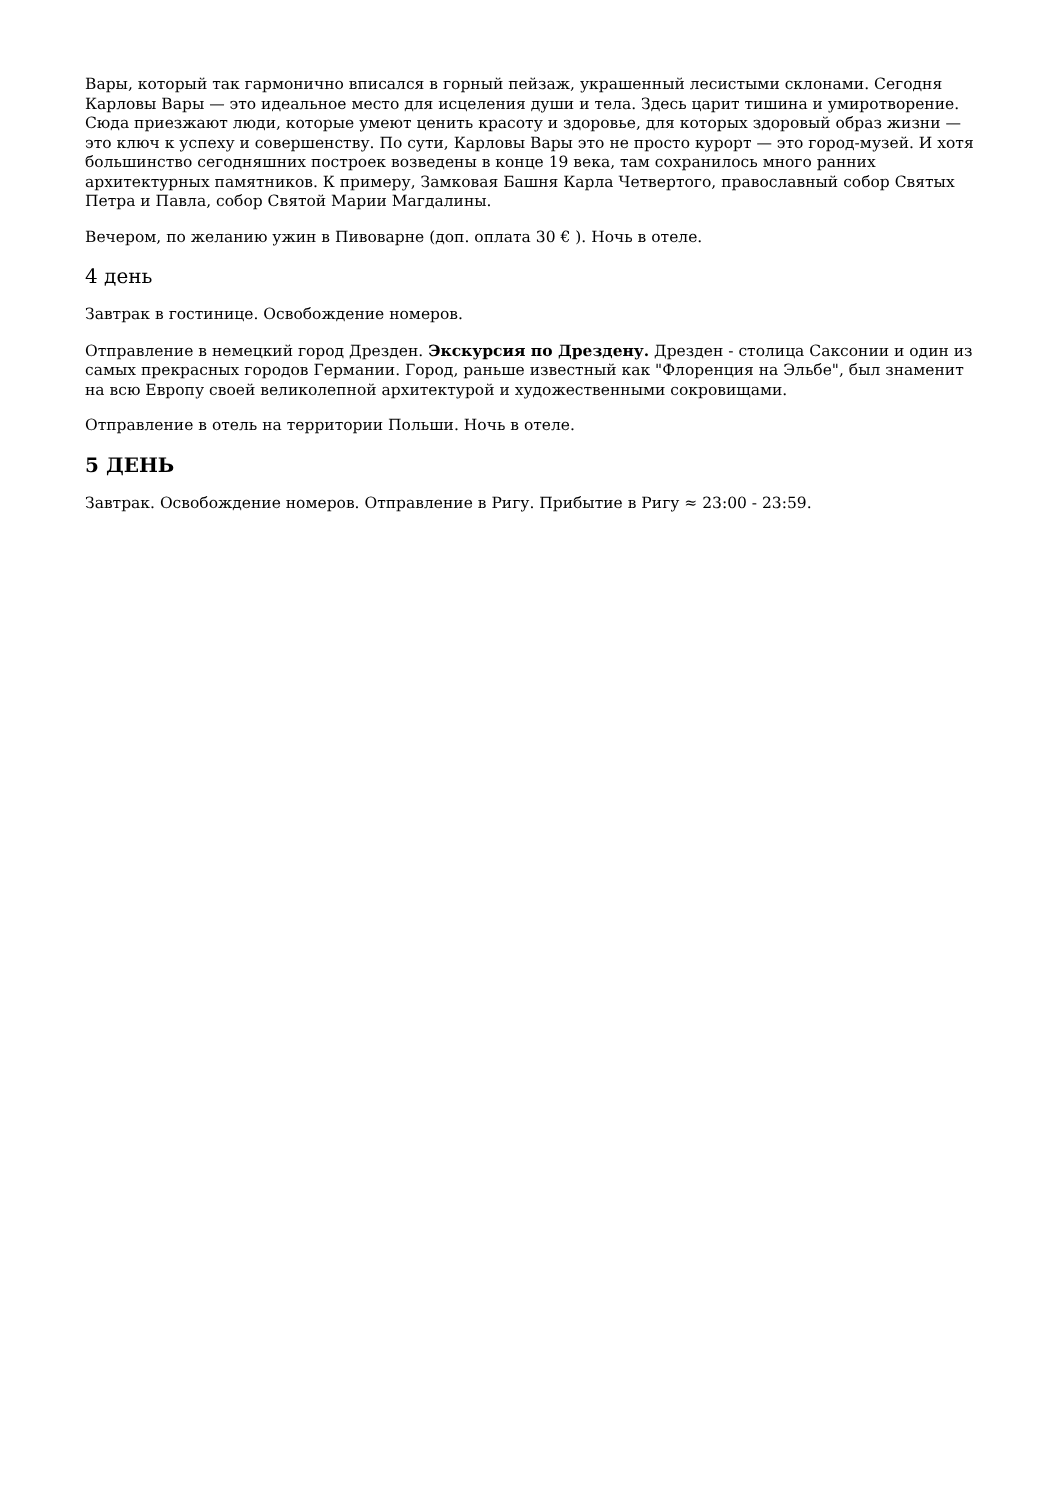Вары, который так гармонично вписался в горный пейзаж, украшенный лесистыми склонами. Сегодня Карловы Вары — это идеальное место для исцеления души и тела. Здесь царит тишина и умиротворение. Сюда приезжают люди, которые умеют ценить красоту и здоровье, для которых здоровый образ жизни — это ключ к успеху и совершенству. По сути, Карловы Вары это не просто курорт — это город-музей. И хотя большинство сегодняшних построек возведены в конце 19 века, там сохранилось много ранних архитектурных памятников. К примеру, Замковая Башня Карла Четвертого, православный собор Святых Петра и Павла, собор Святой Марии Магдалины.
Вечером, по желанию ужин в Пивоварне (доп. оплата 30 € ). Ночь в отеле.
4 день
Завтрак в гостинице. Освобождение номеров.
Отправление в немецкий город Дрезден. Экскурсия по Дрездену. Дрезден - столица Саксонии и один из самых прекрасных городов Германии. Город, раньше известный как "Флоренция на Эльбе", был знаменит на всю Европу своей великолепной архитектурой и художественными сокровищами.
Отправление в отель на территории Польши. Ночь в отеле.
5 ДЕНЬ
Завтрак. Освобождение номеров. Отправление в Ригу. Прибытие в Ригу ≈ 23:00 - 23:59.